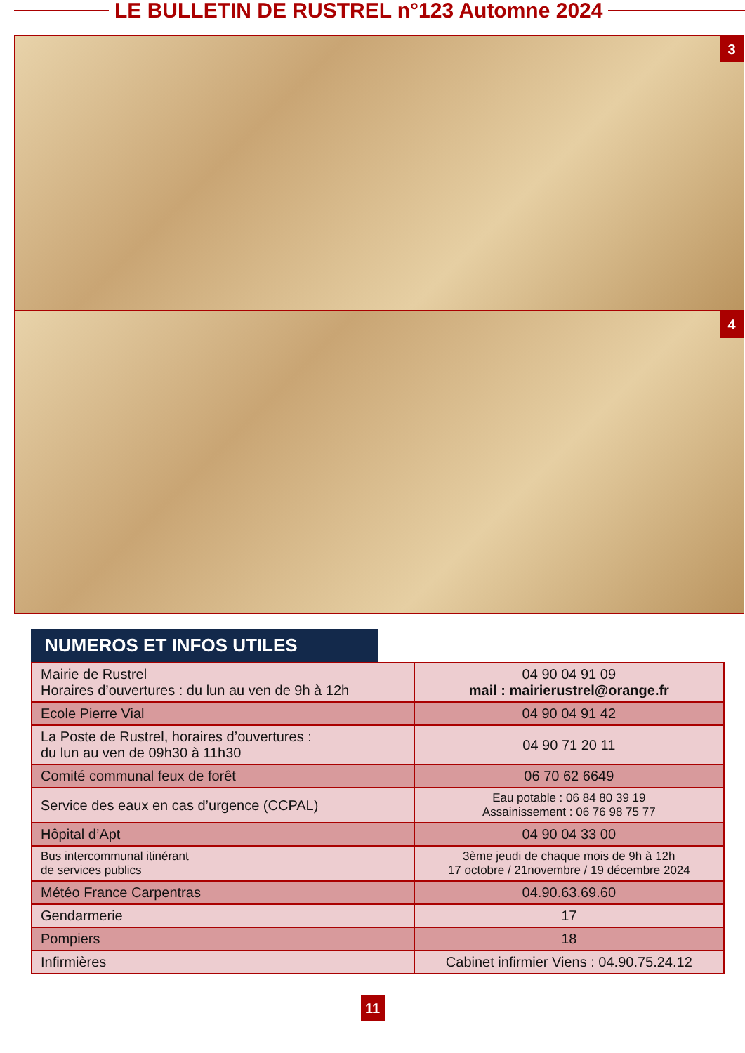LE BULLETIN DE RUSTREL n°123 Automne 2024
3
4
NUMEROS ET INFOS UTILES
| Mairie de Rustrel Horaires d’ouvertures : du lun au ven de 9h à 12h | 04 90 04 91 09 mail : mairierustrel@orange.fr |
| Ecole Pierre Vial | 04 90 04 91 42 |
| La Poste de Rustrel, horaires d’ouvertures : du lun au ven de 09h30 à 11h30 | 04 90 71 20 11 |
| Comité communal feux de forêt | 06 70 62 6649 |
| Service des eaux en cas d’urgence (CCPAL) | Eau potable : 06 84 80 39 19 Assainissement : 06 76 98 75 77 |
| Hôpital d’Apt | 04 90 04 33 00 |
| Bus intercommunal itinérant de services publics | 3ème jeudi de chaque mois de 9h à 12h 17 octobre / 21novembre / 19 décembre 2024 |
| Météo France Carpentras | 04.90.63.69.60 |
| Gendarmerie | 17 |
| Pompiers | 18 |
| Infirmières | Cabinet infirmier Viens : 04.90.75.24.12 |
11